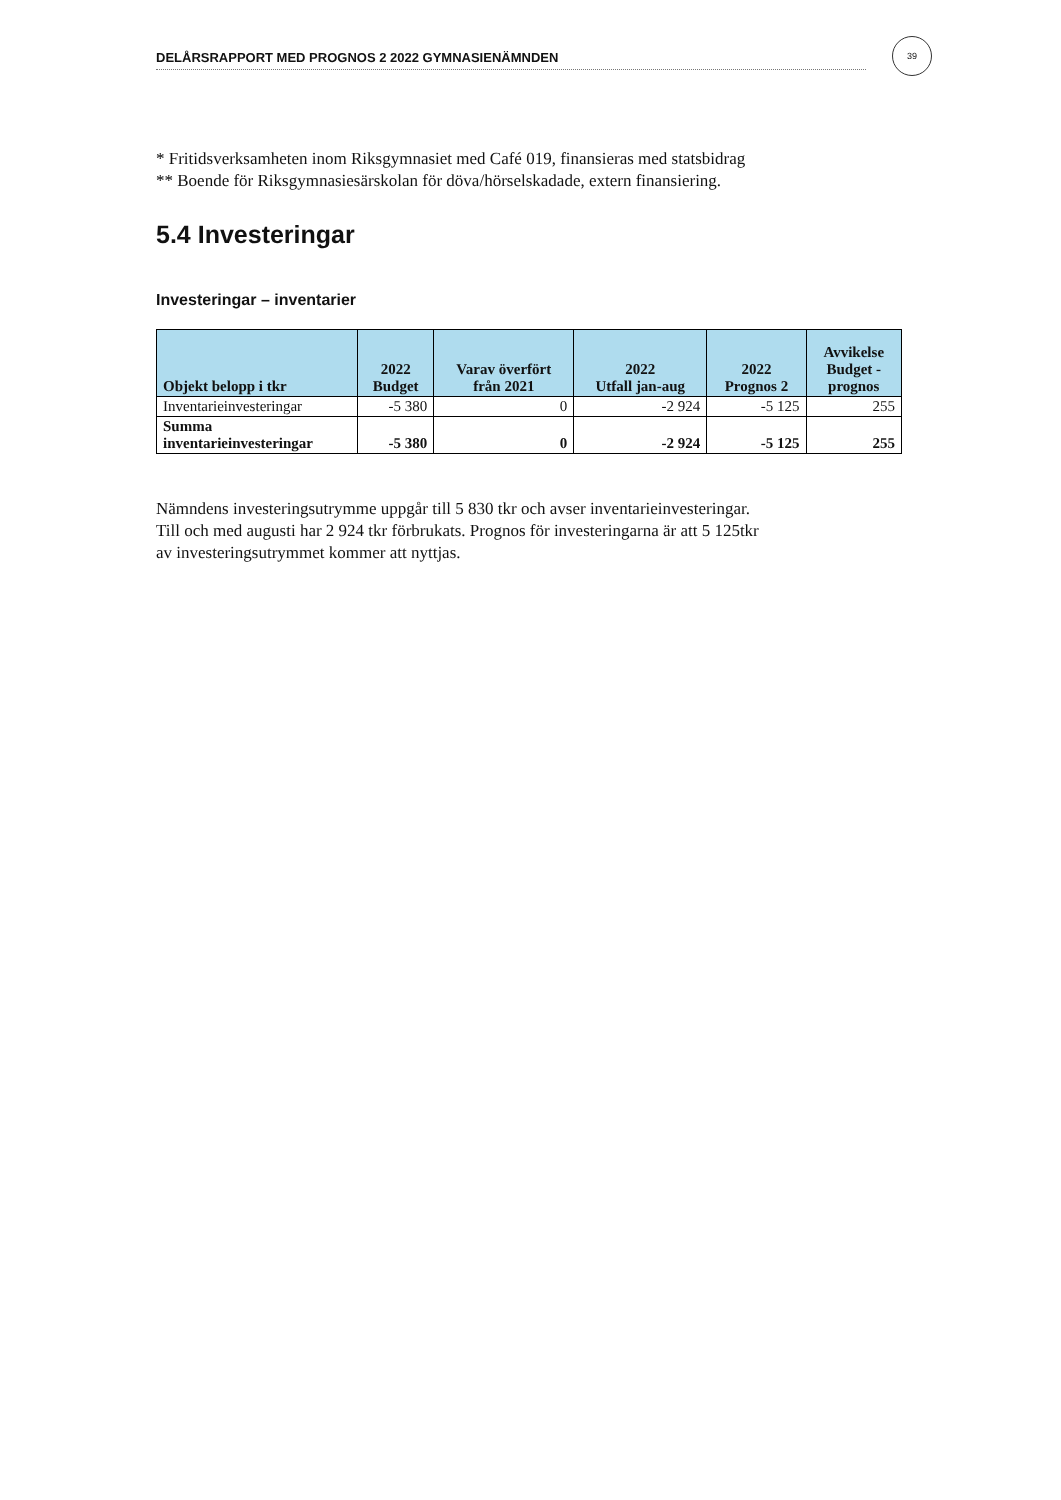DELÅRSRAPPORT MED PROGNOS 2 2022 GYMNASIENÄMNDEN
39
* Fritidsverksamheten inom Riksgymnasiet med Café 019, finansieras med statsbidrag
** Boende för Riksgymnasiesärskolan för döva/hörselskadade, extern finansiering.
5.4 Investeringar
Investeringar – inventarier
| Objekt belopp i tkr | 2022 Budget | Varav överfört från 2021 | 2022 Utfall jan-aug | 2022 Prognos 2 | Avvikelse Budget - prognos |
| --- | --- | --- | --- | --- | --- |
| Inventarieinvesteringar | -5 380 | 0 | -2 924 | -5 125 | 255 |
| Summa inventarieinvesteringar | -5 380 | 0 | -2 924 | -5 125 | 255 |
Nämndens investeringsutrymme uppgår till 5 830 tkr och avser inventarieinvesteringar.
Till och med augusti har 2 924 tkr förbrukats. Prognos för investeringarna är att 5 125tkr
av investeringsutrymmet kommer att nyttjas.